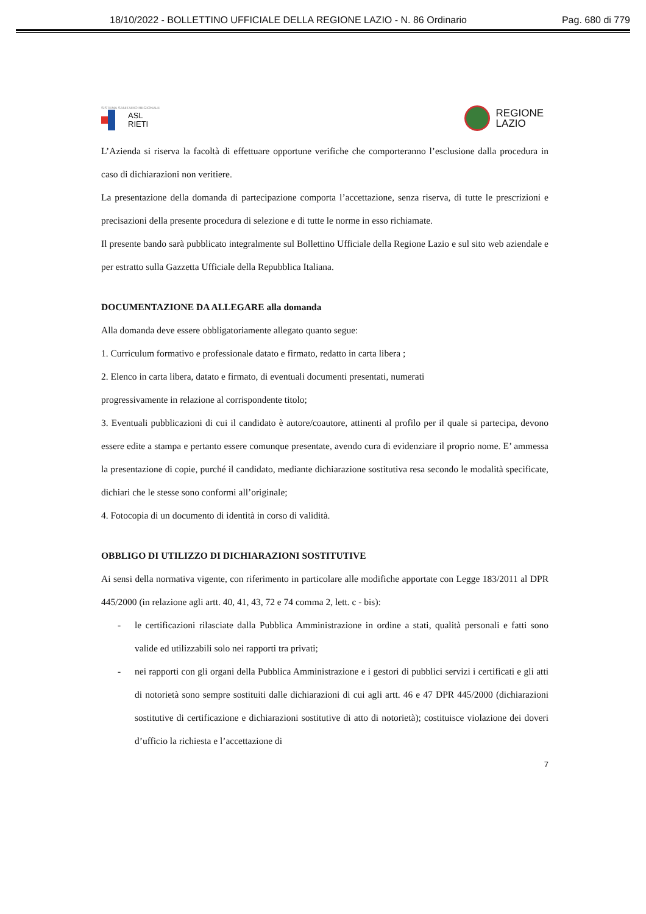18/10/2022 - BOLLETTINO UFFICIALE DELLA REGIONE LAZIO - N. 86 Ordinario Pag. 680 di 779
SISTEMA SANITARIO REGIONALE
ASL
RIETI
REGIONE
LAZIO
L’Azienda si riserva la facoltà di effettuare opportune verifiche che comporteranno l’esclusione dalla procedura in caso di dichiarazioni non veritiere.
La presentazione della domanda di partecipazione comporta l’accettazione, senza riserva, di tutte le prescrizioni e precisazioni della presente procedura di selezione e di tutte le norme in esso richiamate.
Il presente bando sarà pubblicato integralmente sul Bollettino Ufficiale della Regione Lazio e sul sito web aziendale e per estratto sulla Gazzetta Ufficiale della Repubblica Italiana.
DOCUMENTAZIONE DA ALLEGARE alla domanda
Alla domanda deve essere obbligatoriamente allegato quanto segue:
1. Curriculum formativo e professionale datato e firmato, redatto in carta libera ;
2. Elenco in carta libera, datato e firmato, di eventuali documenti presentati, numerati
progressivamente in relazione al corrispondente titolo;
3. Eventuali pubblicazioni di cui il candidato è autore/coautore, attinenti al profilo per il quale si partecipa, devono essere edite a stampa e pertanto essere comunque presentate, avendo cura di evidenziare il proprio nome. E’ ammessa la presentazione di copie, purché il candidato, mediante dichiarazione sostitutiva resa secondo le modalità specificate, dichiari che le stesse sono conformi all’originale;
4. Fotocopia di un documento di identità in corso di validità.
OBBLIGO DI UTILIZZO DI DICHIARAZIONI SOSTITUTIVE
Ai sensi della normativa vigente, con riferimento in particolare alle modifiche apportate con Legge 183/2011 al DPR 445/2000 (in relazione agli artt. 40, 41, 43, 72 e 74 comma 2, lett. c - bis):
- le certificazioni rilasciate dalla Pubblica Amministrazione in ordine a stati, qualità personali e fatti sono valide ed utilizzabili solo nei rapporti tra privati;
- nei rapporti con gli organi della Pubblica Amministrazione e i gestori di pubblici servizi i certificati e gli atti di notorietà sono sempre sostituiti dalle dichiarazioni di cui agli artt. 46 e 47 DPR 445/2000 (dichiarazioni sostitutive di certificazione e dichiarazioni sostitutive di atto di notorietà); costituisce violazione dei doveri d’ufficio la richiesta e l’accettazione di
7